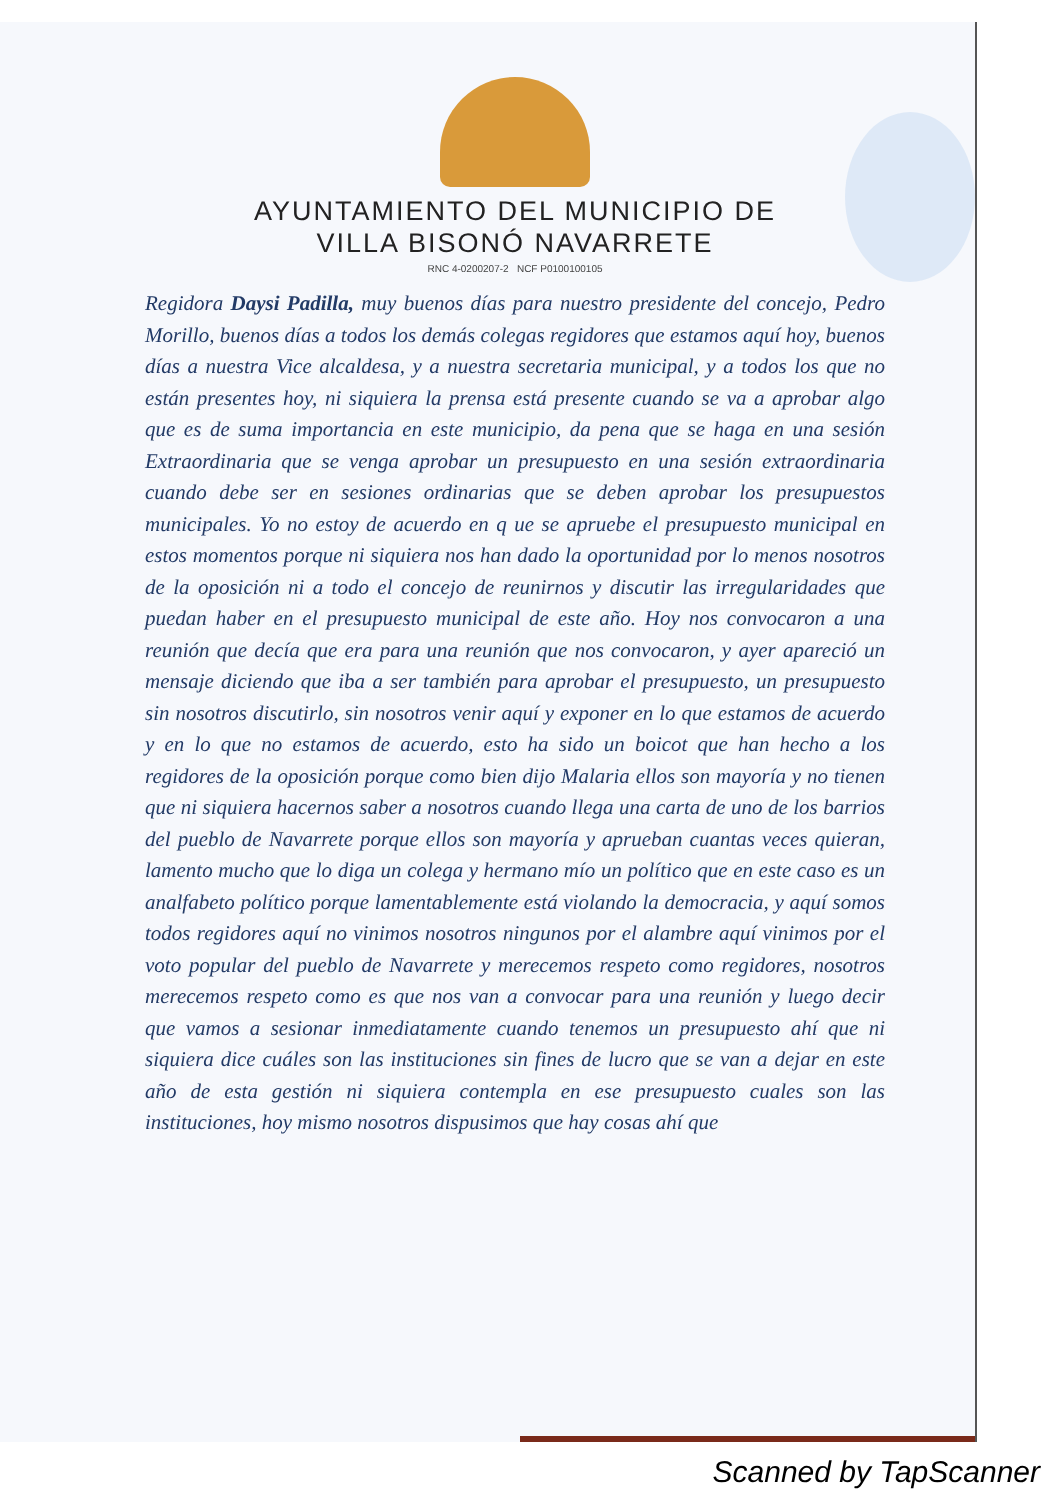AYUNTAMIENTO DEL MUNICIPIO DE
VILLA BISONÓ NAVARRETE
RNC 4-0200207-2 NCF P0100100105
Regidora Daysi Padilla, muy buenos días para nuestro presidente del concejo, Pedro Morillo, buenos días a todos los demás colegas regidores que estamos aquí hoy, buenos días a nuestra Vice alcaldesa, y a nuestra secretaria municipal, y a todos los que no están presentes hoy, ni siquiera la prensa está presente cuando se va a aprobar algo que es de suma importancia en este municipio, da pena que se haga en una sesión Extraordinaria que se venga aprobar un presupuesto en una sesión extraordinaria cuando debe ser en sesiones ordinarias que se deben aprobar los presupuestos municipales. Yo no estoy de acuerdo en q ue se apruebe el presupuesto municipal en estos momentos porque ni siquiera nos han dado la oportunidad por lo menos nosotros de la oposición ni a todo el concejo de reunirnos y discutir las irregularidades que puedan haber en el presupuesto municipal de este año. Hoy nos convocaron a una reunión que decía que era para una reunión que nos convocaron, y ayer apareció un mensaje diciendo que iba a ser también para aprobar el presupuesto, un presupuesto sin nosotros discutirlo, sin nosotros venir aquí y exponer en lo que estamos de acuerdo y en lo que no estamos de acuerdo, esto ha sido un boicot que han hecho a los regidores de la oposición porque como bien dijo Malaria ellos son mayoría y no tienen que ni siquiera hacernos saber a nosotros cuando llega una carta de uno de los barrios del pueblo de Navarrete porque ellos son mayoría y aprueban cuantas veces quieran, lamento mucho que lo diga un colega y hermano mío un político que en este caso es un analfabeto político porque lamentablemente está violando la democracia, y aquí somos todos regidores aquí no vinimos nosotros ningunos por el alambre aquí vinimos por el voto popular del pueblo de Navarrete y merecemos respeto como regidores, nosotros merecemos respeto como es que nos van a convocar para una reunión y luego decir que vamos a sesionar inmediatamente cuando tenemos un presupuesto ahí que ni siquiera dice cuáles son las instituciones sin fines de lucro que se van a dejar en este año de esta gestión ni siquiera contempla en ese presupuesto cuales son las instituciones, hoy mismo nosotros dispusimos que hay cosas ahí que
Scanned by TapScanner